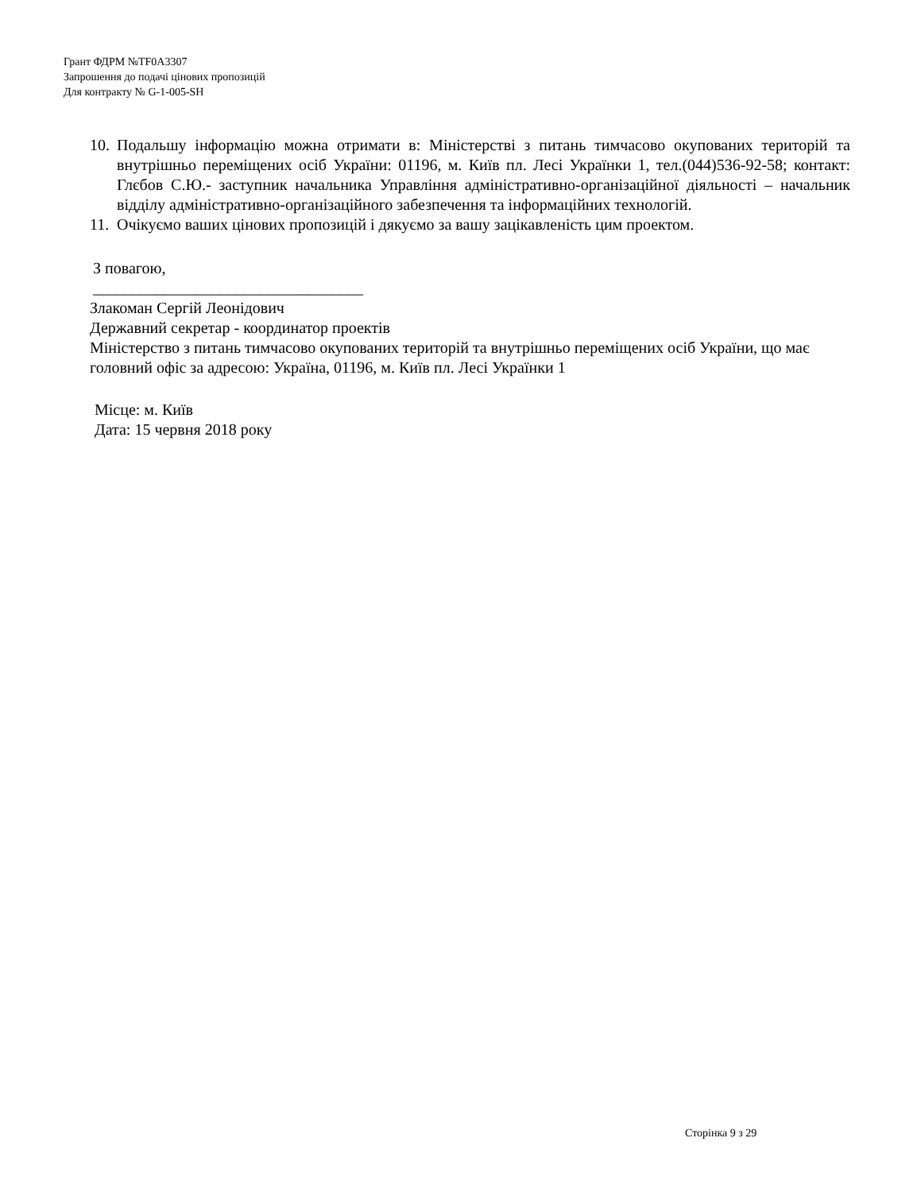Грант ФДРМ №TF0A3307
Запрошення до подачі цінових пропозицій
Для контракту № G-1-005-SH
10. Подальшу інформацію можна отримати в: Міністерстві з питань тимчасово окупованих територій та внутрішньо переміщених осіб України: 01196, м. Київ пл. Лесі Українки 1, тел.(044)536-92-58; контакт: Глєбов С.Ю.- заступник начальника Управління адміністративно-організаційної діяльності – начальник відділу адміністративно-організаційного забезпечення та інформаційних технологій.
11. Очікуємо ваших цінових пропозицій і дякуємо за вашу зацікавленість цим проектом.
З повагою,
__________________________________
Злакоман Сергій Леонідович
Державний секретар - координатор проектів
Міністерство з питань тимчасово окупованих територій та внутрішньо переміщених осіб України, що має головний офіс за адресою: Україна, 01196, м. Київ пл. Лесі Українки 1
Місце: м. Київ
Дата: 15 червня 2018 року
Сторінка 9 з 29